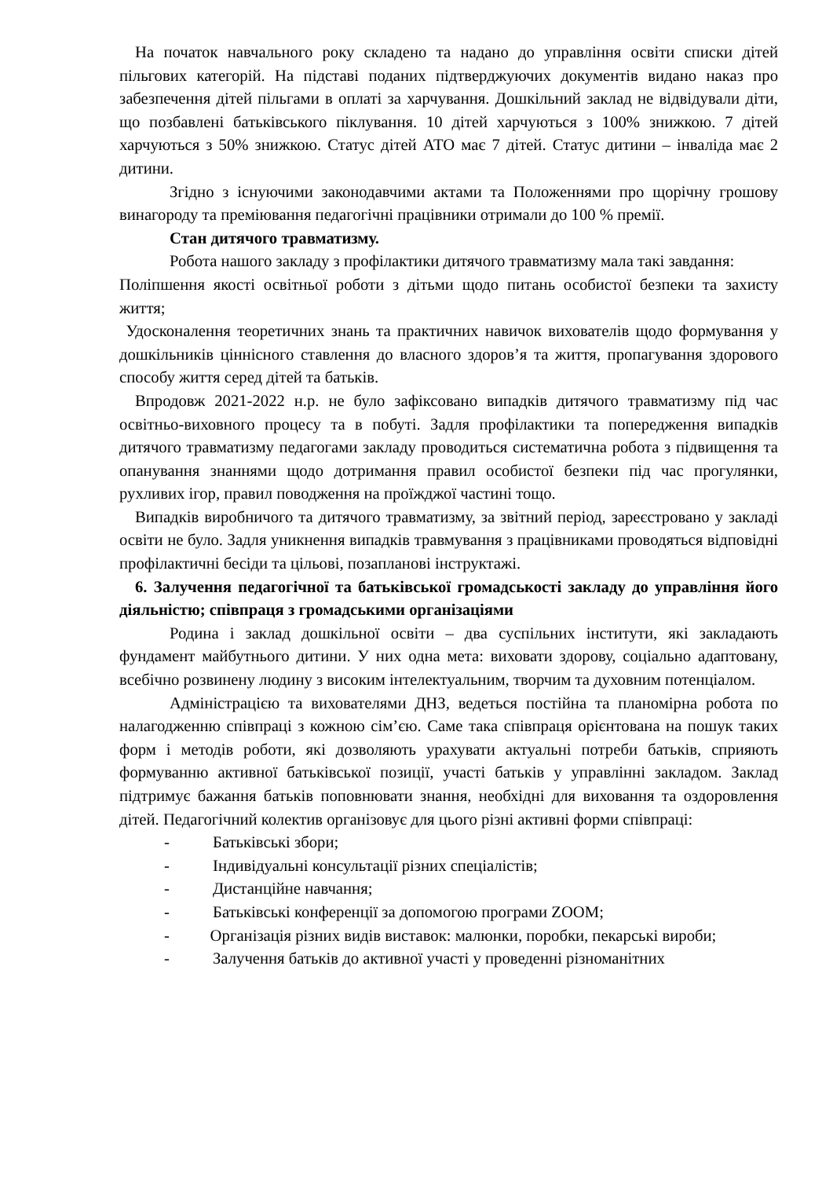На початок навчального року складено та надано до управління освіти списки дітей пільгових категорій. На підставі поданих підтверджуючих документів видано наказ про забезпечення дітей пільгами в оплаті за харчування. Дошкільний заклад не відвідували діти, що позбавлені батьківського піклування. 10 дітей харчуються з 100% знижкою. 7 дітей харчуються з 50% знижкою. Статус дітей АТО має 7 дітей. Статус дитини – інваліда має 2 дитини.
Згідно з існуючими законодавчими актами та Положеннями про щорічну грошову винагороду та преміювання педагогічні працівники отримали до 100 % премії.
Стан дитячого травматизму.
Робота нашого закладу з профілактики дитячого травматизму мала такі завдання:
Поліпшення якості освітньої роботи з дітьми щодо питань особистої безпеки та захисту життя;
Удосконалення теоретичних знань та практичних навичок вихователів щодо формування у дошкільників ціннісного ставлення до власного здоров’я та життя, пропагування здорового способу життя серед дітей та батьків.
Впродовж 2021-2022 н.р. не було зафіксовано випадків дитячого травматизму під час освітньо-виховного процесу та в побуті. Задля профілактики та попередження випадків дитячого травматизму педагогами закладу проводиться систематична робота з підвищення та опанування знаннями щодо дотримання правил особистої безпеки під час прогулянки, рухливих ігор, правил поводження на проїжджої частині тощо.
Випадків виробничого та дитячого травматизму, за звітний період, зареєстровано у закладі освіти не було. Задля уникнення випадків травмування з працівниками проводяться відповідні профілактичні бесіди та цільові, позапланові інструктажі.
6. Залучення педагогічної та батьківської громадськості закладу до управління його діяльністю; співпраця з громадськими організаціями
Родина і заклад дошкільної освіти – два суспільних інститути, які закладають фундамент майбутнього дитини. У них одна мета: виховати здорову, соціально адаптовану, всебічно розвинену людину з високим інтелектуальним, творчим та духовним потенціалом.
Адміністрацією та вихователями ДНЗ, ведеться постійна та планомірна робота по налагодженню співпраці з кожною сім’єю. Саме така співпраця орієнтована на пошук таких форм і методів роботи, які дозволяють урахувати актуальні потреби батьків, сприяють формуванню активної батьківської позиції, участі батьків у управлінні закладом. Заклад підтримує бажання батьків поповнювати знання, необхідні для виховання та оздоровлення дітей. Педагогічний колектив організовує для цього різні активні форми співпраці:
- Батьківські збори;
- Індивідуальні консультації різних спеціалістів;
- Дистанційне навчання;
- Батьківські конференції за допомогою програми ZOOM;
- Організація різних видів виставок: малюнки, поробки, пекарські вироби;
- Залучення батьків до активної участі у проведенні різноманітних